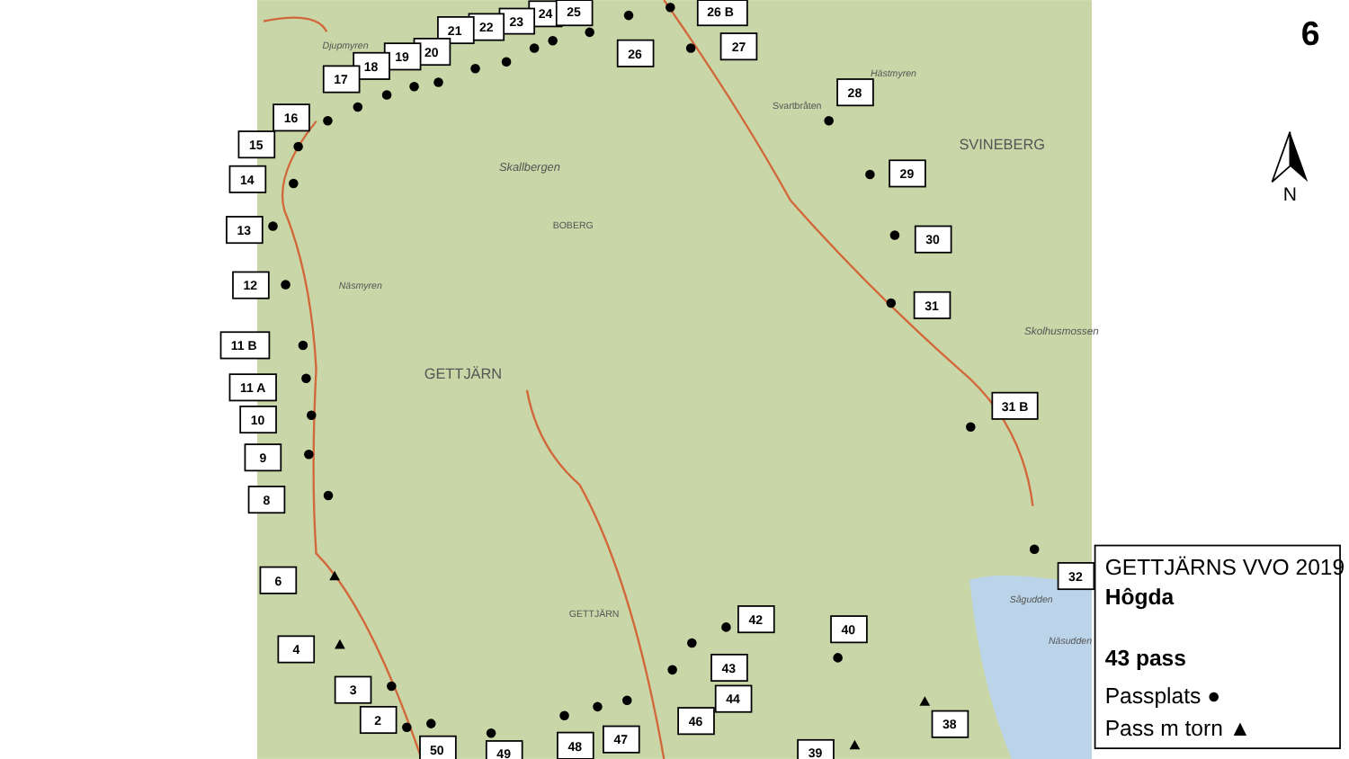Djupmyren
Skallbergen
BOBERG
SVINEBERG
GETTJÄRN
Näsmyren
Svartbråten
Hästmyren
Skolhusmossen
GETTJÄRN
Sågudden
Näsudden
24
25
26 B
23
22
21
20
19
26
27
18
17
28
16
15
29
14
13
30
12
31
11 B
11 A
31 B
10
9
8
6
32
42
40
4
43
3
44
2
46
38
48
47
50
49
39
6
N
GETTJÄRNS VVO 2019
Hôgda
43 pass
Passplats ●
Pass m torn ▲